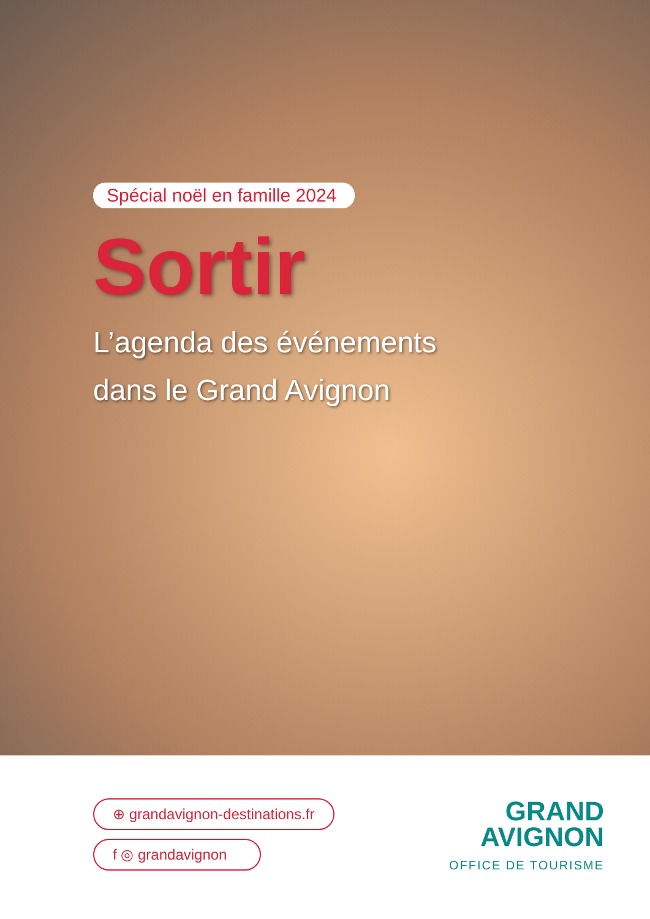Spécial noël en famille 2024
Sortir
L’agenda des événements
dans le Grand Avignon
⊕ grandavignon-destinations.fr
f ◎ grandavignon
GRAND
AVIGNON
OFFICE DE TOURISME